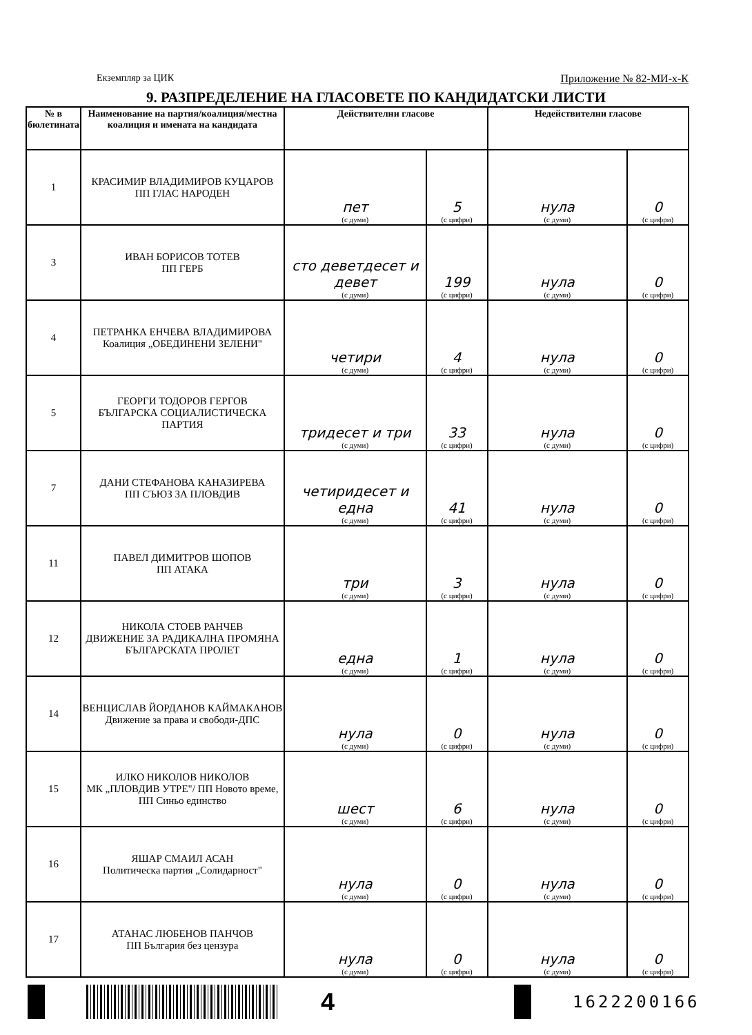Екземпляр за ЦИК Приложение № 82-МИ-х-К
9. РАЗПРЕДЕЛЕНИЕ НА ГЛАСОВЕТЕ ПО КАНДИДАТСКИ ЛИСТИ
| № в бюлетината | Наименование на партия/коалиция/местна коалиция и имената на кандидата | Действителни гласове | | Недействителни гласове | |
| --- | --- | --- | --- | --- | --- |
| 1 | КРАСИМИР ВЛАДИМИРОВ КУЦАРОВ ПП ГЛАС НАРОДЕН | пет (с думи) | 5 (с цифри) | нула (с думи) | 0 (с цифри) |
| 3 | ИВАН БОРИСОВ ТОТЕВ ПП ГЕРБ | сто деветдесет и девет (с думи) | 199 (с цифри) | нула (с думи) | 0 (с цифри) |
| 4 | ПЕТРАНКА ЕНЧЕВА ВЛАДИМИРОВА Коалиция „ОБЕДИНЕНИ ЗЕЛЕНИ" | четири (с думи) | 4 (с цифри) | нула (с думи) | 0 (с цифри) |
| 5 | ГЕОРГИ ТОДОРОВ ГЕРГОВ БЪЛГАРСКА СОЦИАЛИСТИЧЕСКА ПАРТИЯ | тридесет и три (с думи) | 33 (с цифри) | нула (с думи) | 0 (с цифри) |
| 7 | ДАНИ СТЕФАНОВА КАНАЗИРЕВА ПП СЪЮЗ ЗА ПЛОВДИВ | четиридесет и една (с думи) | 41 (с цифри) | нула (с думи) | 0 (с цифри) |
| 11 | ПАВЕЛ ДИМИТРОВ ШОПОВ ПП АТАКА | три (с думи) | 3 (с цифри) | нула (с думи) | 0 (с цифри) |
| 12 | НИКОЛА СТОЕВ РАНЧЕВ ДВИЖЕНИЕ ЗА РАДИКАЛНА ПРОМЯНА БЪЛГАРСКАТА ПРОЛЕТ | една (с думи) | 1 (с цифри) | нула (с думи) | 0 (с цифри) |
| 14 | ВЕНЦИСЛАВ ЙОРДАНОВ КАЙМАКАНОВ Движение за права и свободи-ДПС | нула (с думи) | 0 (с цифри) | нула (с думи) | 0 (с цифри) |
| 15 | ИЛКО НИКОЛОВ НИКОЛОВ МК „ПЛОВДИВ УТРЕ"/ ПП Новото време, ПП Синьо единство | шест (с думи) | 6 (с цифри) | нула (с думи) | 0 (с цифри) |
| 16 | ЯШАР СМАИЛ АСАН Политическа партия „Солидарност" | нула (с думи) | 0 (с цифри) | нула (с думи) | 0 (с цифри) |
| 17 | АТАНАС ЛЮБЕНОВ ПАНЧОВ ПП България без цензура | нула (с думи) | 0 (с цифри) | нула (с думи) | 0 (с цифри) |
4
1622200166